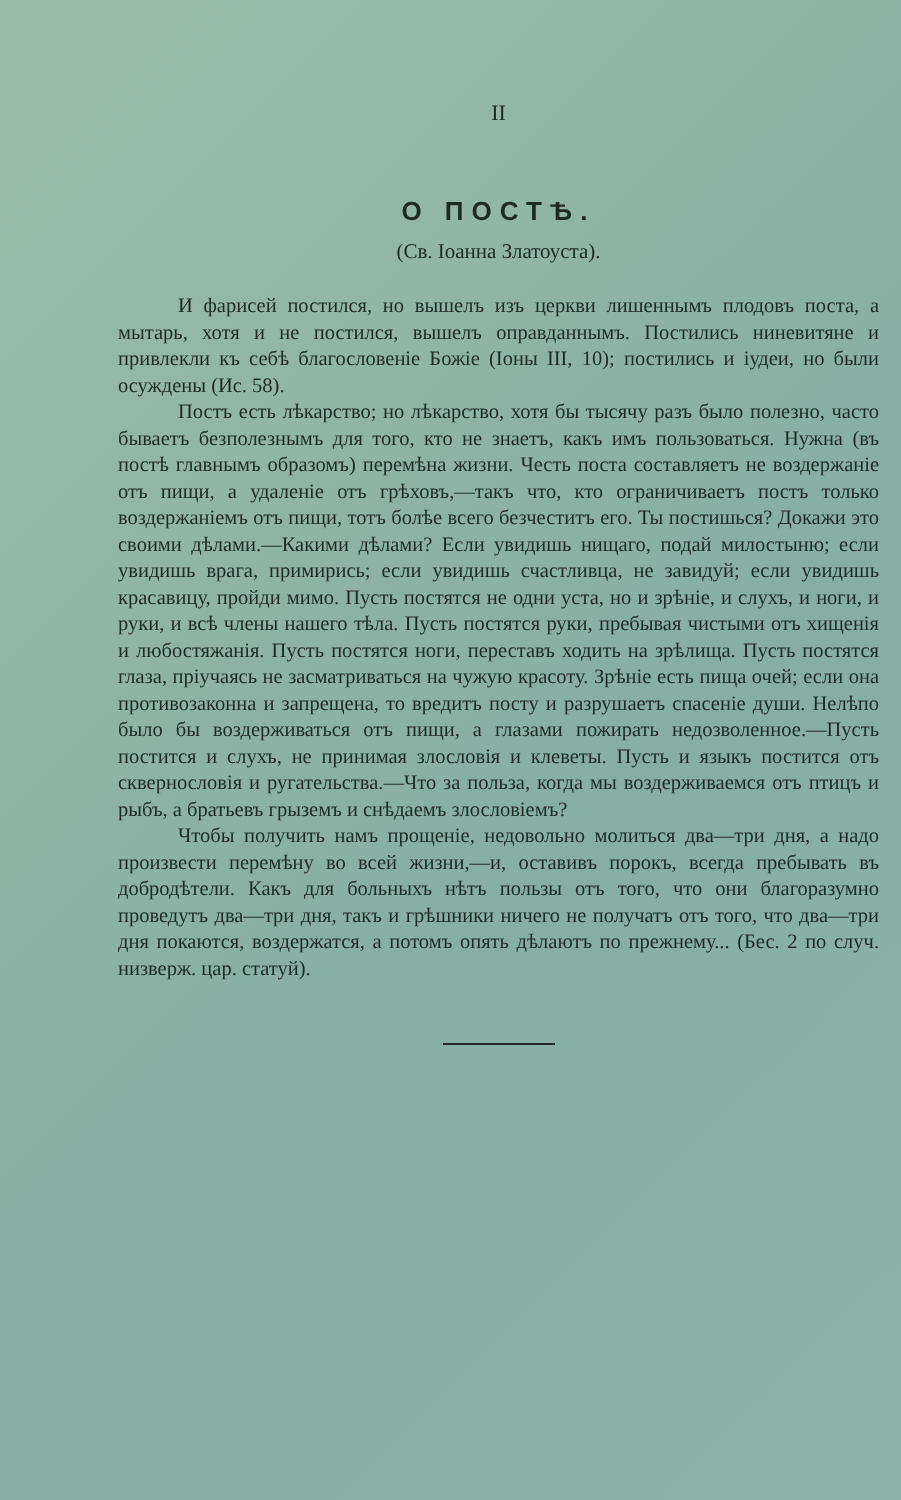II
О ПОСТѢ.
(Св. Іоанна Златоуста).
И фарисей постился, но вышелъ изъ церкви лишеннымъ плодовъ поста, а мытарь, хотя и не постился, вышелъ оправданнымъ. Постились ниневитяне и привлекли къ себѣ благословеніе Божіе (Іоны III, 10); постились и іудеи, но были осуждены (Ис. 58).
Постъ есть лѣкарство; но лѣкарство, хотя бы тысячу разъ было полезно, часто бываетъ безполезнымъ для того, кто не знаетъ, какъ имъ пользоваться. Нужна (въ постѣ главнымъ образомъ) перемѣна жизни. Честь поста составляетъ не воздержаніе отъ пищи, а удаленіе отъ грѣховъ,—такъ что, кто ограничиваетъ постъ только воздержаніемъ отъ пищи, тотъ болѣе всего безчеститъ его. Ты постишься? Докажи это своими дѣлами.—Какими дѣлами? Если увидишь нищаго, подай милостыню; если увидишь врага, примирись; если увидишь счастливца, не завидуй; если увидишь красавицу, пройди мимо. Пусть постятся не одни уста, но и зрѣніе, и слухъ, и ноги, и руки, и всѣ члены нашего тѣла. Пусть постятся руки, пребывая чистыми отъ хищенія и любостяжанія. Пусть постятся ноги, переставъ ходить на зрѣлища. Пусть постятся глаза, пріучаясь не засматриваться на чужую красоту. Зрѣніе есть пища очей; если она противозаконна и запрещена, то вредитъ посту и разрушаетъ спасеніе души. Нелѣпо было бы воздерживаться отъ пищи, а глазами пожирать недозволенное.—Пусть постится и слухъ, не принимая злословія и клеветы. Пусть и языкъ постится отъ сквернословія и ругательства.—Что за польза, когда мы воздерживаемся отъ птицъ и рыбъ, а братьевъ грыземъ и снѣдаемъ злословіемъ?
Чтобы получить намъ прощеніе, недовольно молиться два—три дня, а надо произвести перемѣну во всей жизни,—и, оставивъ порокъ, всегда пребывать въ добродѣтели. Какъ для больныхъ нѣтъ пользы отъ того, что они благоразумно проведутъ два—три дня, такъ и грѣшники ничего не получатъ отъ того, что два—три дня покаются, воздержатся, а потомъ опять дѣлаютъ по прежнему... (Бес. 2 по случ. низверж. цар. статуй).